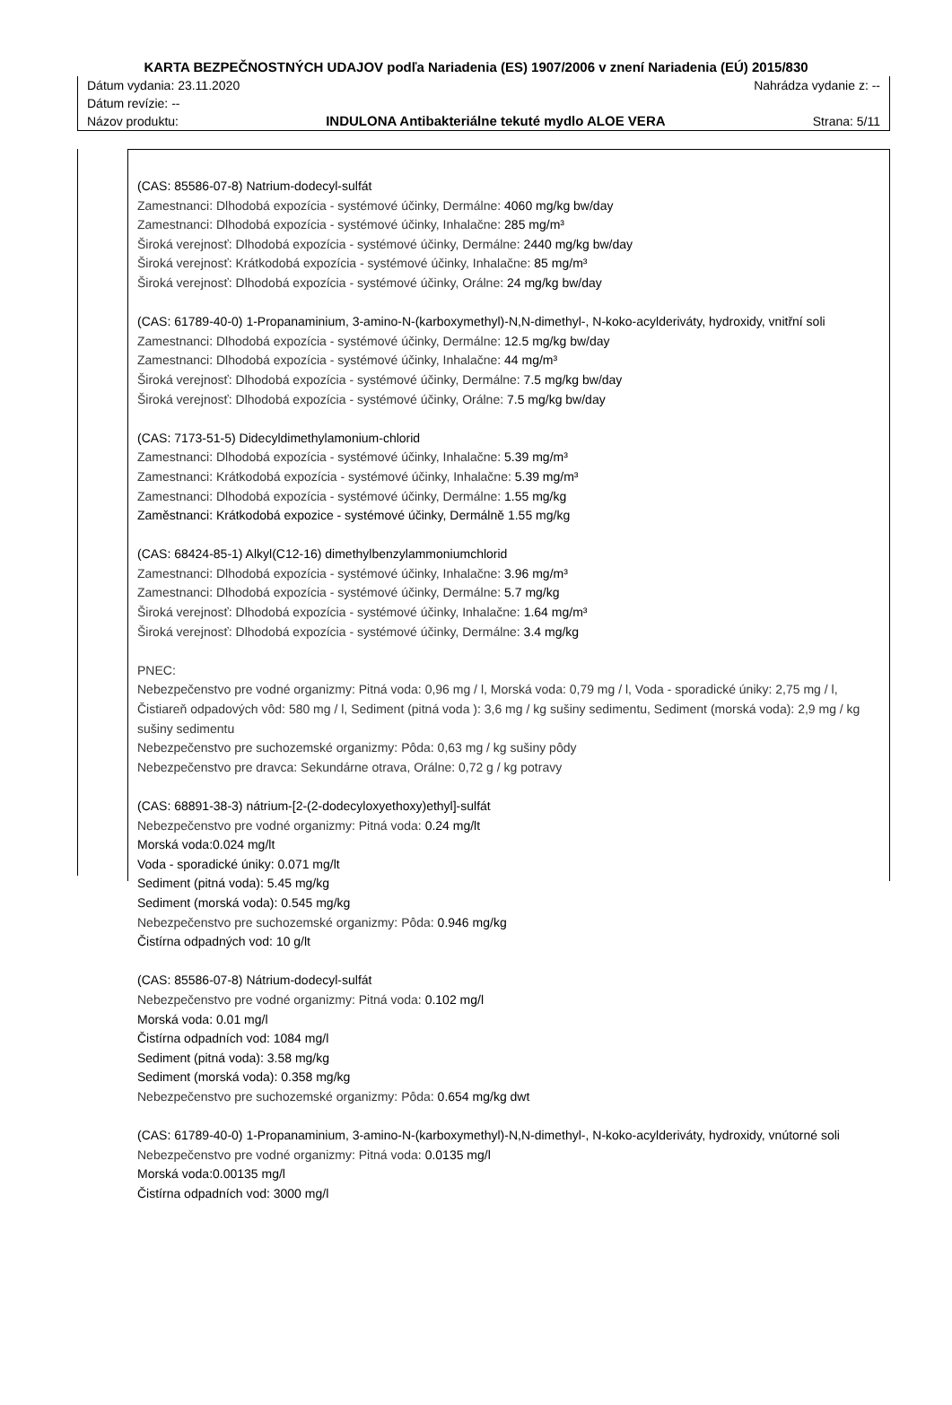KARTA BEZPEČNOSTNÝCH UDAJOV podľa Nariadenia (ES) 1907/2006 v znení Nariadenia (EÚ) 2015/830
Dátum vydania: 23.11.2020 Nahrádza vydanie z: --
Dátum revízie: --
Názov produktu: INDULONA Antibakteriálne tekuté mydlo ALOE VERA Strana: 5/11
(CAS: 85586-07-8) Natrium-dodecyl-sulfát
Zamestnanci: Dlhodobá expozícia - systémové účinky, Dermálne: 4060 mg/kg bw/day
Zamestnanci: Dlhodobá expozícia - systémové účinky, Inhalačne: 285 mg/m³
Široká verejnosť: Dlhodobá expozícia - systémové účinky, Dermálne: 2440 mg/kg bw/day
Široká verejnosť: Krátkodobá expozícia - systémové účinky, Inhalačne: 85 mg/m³
Široká verejnosť: Dlhodobá expozícia - systémové účinky, Orálne: 24 mg/kg bw/day
(CAS: 61789-40-0) 1-Propanaminium, 3-amino-N-(karboxymethyl)-N,N-dimethyl-, N-koko-acylderiváty, hydroxidy, vnitřní soli
Zamestnanci: Dlhodobá expozícia - systémové účinky, Dermálne: 12.5 mg/kg bw/day
Zamestnanci: Dlhodobá expozícia - systémové účinky, Inhalačne: 44 mg/m³
Široká verejnosť: Dlhodobá expozícia - systémové účinky, Dermálne: 7.5 mg/kg bw/day
Široká verejnosť: Dlhodobá expozícia - systémové účinky, Orálne: 7.5 mg/kg bw/day
(CAS: 7173-51-5) Didecyldimethylamonium-chlorid
Zamestnanci: Dlhodobá expozícia - systémové účinky, Inhalačne: 5.39 mg/m³
Zamestnanci: Krátkodobá expozícia - systémové účinky, Inhalačne: 5.39 mg/m³
Zamestnanci: Dlhodobá expozícia - systémové účinky, Dermálne: 1.55 mg/kg
Zaměstnanci: Krátkodobá expozice - systémové účinky, Dermálně 1.55 mg/kg
(CAS: 68424-85-1) Alkyl(C12-16) dimethylbenzylammoniumchlorid
Zamestnanci: Dlhodobá expozícia - systémové účinky, Inhalačne: 3.96 mg/m³
Zamestnanci: Dlhodobá expozícia - systémové účinky, Dermálne: 5.7 mg/kg
Široká verejnosť: Dlhodobá expozícia - systémové účinky, Inhalačne: 1.64 mg/m³
Široká verejnosť: Dlhodobá expozícia - systémové účinky, Dermálne: 3.4 mg/kg
PNEC:
Nebezpečenstvo pre vodné organizmy: Pitná voda: 0,96 mg / l, Morská voda: 0,79 mg / l, Voda - sporadické úniky: 2,75 mg / l, Čistiareň odpadových vôd: 580 mg / l, Sediment (pitná voda ): 3,6 mg / kg sušiny sedimentu, Sediment (morská voda): 2,9 mg / kg sušiny sedimentu
Nebezpečenstvo pre suchozemské organizmy: Pôda: 0,63 mg / kg sušiny pôdy
Nebezpečenstvo pre dravca: Sekundárne otrava, Orálne: 0,72 g / kg potravy
(CAS: 68891-38-3) nátrium-[2-(2-dodecyloxyethoxy)ethyl]-sulfát
Nebezpečenstvo pre vodné organizmy: Pitná voda: 0.24 mg/lt
Morská voda:0.024 mg/lt
Voda - sporadické úniky: 0.071 mg/lt
Sediment (pitná voda): 5.45 mg/kg
Sediment (morská voda): 0.545 mg/kg
Nebezpečenstvo pre suchozemské organizmy: Pôda: 0.946 mg/kg
Čistírna odpadných vod: 10 g/lt
(CAS: 85586-07-8) Nátrium-dodecyl-sulfát
Nebezpečenstvo pre vodné organizmy: Pitná voda: 0.102 mg/l
Morská voda: 0.01 mg/l
Čistírna odpadních vod: 1084 mg/l
Sediment (pitná voda): 3.58 mg/kg
Sediment (morská voda): 0.358 mg/kg
Nebezpečenstvo pre suchozemské organizmy: Pôda: 0.654 mg/kg dwt
(CAS: 61789-40-0) 1-Propanaminium, 3-amino-N-(karboxymethyl)-N,N-dimethyl-, N-koko-acylderiváty, hydroxidy, vnútorné soli
Nebezpečenstvo pre vodné organizmy: Pitná voda: 0.0135 mg/l
Morská voda:0.00135 mg/l
Čistírna odpadních vod: 3000 mg/l